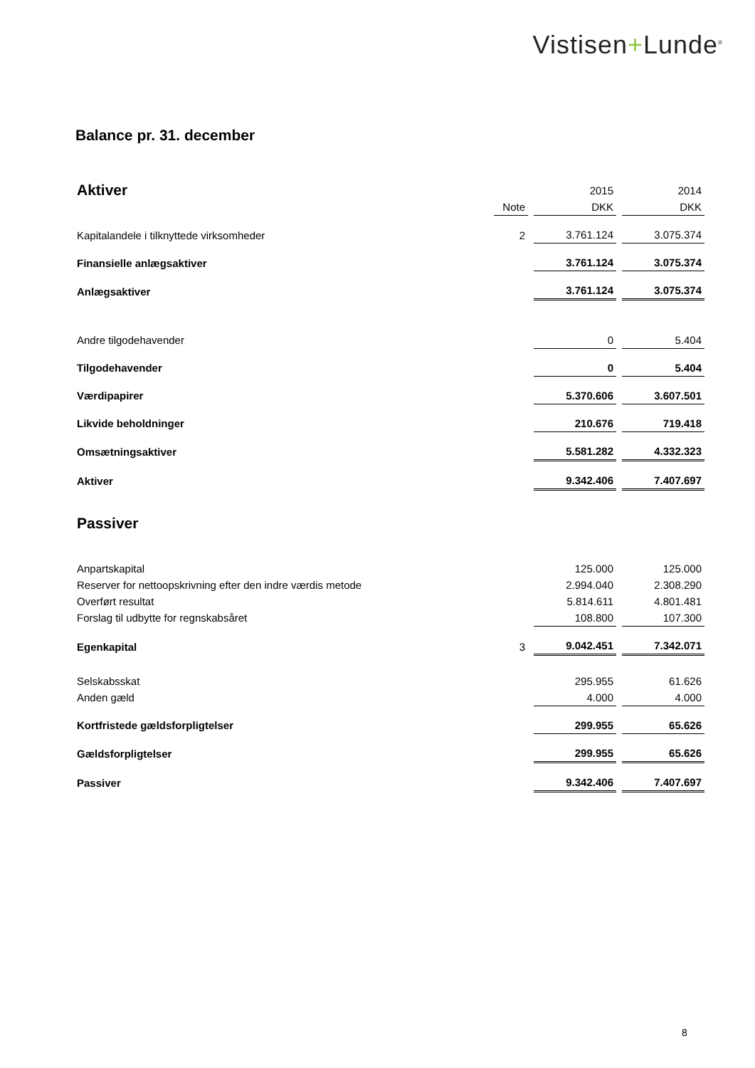Vistisen+Lunde<sup>®</sup>
Balance pr. 31. december
| Aktiver | | | 2015 | | 2014 |
| | Note | | DKK | | DKK |
| Kapitalandele i tilknyttede virksomheder | 2 | | 3.761.124 | | 3.075.374 |
| Finansielle anlægsaktiver | | | 3.761.124 | | 3.075.374 |
| Anlægsaktiver | | | 3.761.124 | | 3.075.374 |
| Andre tilgodehavender | | | 0 | | 5.404 |
| Tilgodehavender | | | 0 | | 5.404 |
| Værdipapirer | | | 5.370.606 | | 3.607.501 |
| Likvide beholdninger | | | 210.676 | | 719.418 |
| Omsætningsaktiver | | | 5.581.282 | | 4.332.323 |
| Aktiver | | | 9.342.406 | | 7.407.697 |
| Passiver | | | | | |
| Anpartskapital | | | 125.000 | | 125.000 |
| Reserver for nettoopskrivning efter den indre værdis metode | | | 2.994.040 | | 2.308.290 |
| Overført resultat | | | 5.814.611 | | 4.801.481 |
| Forslag til udbytte for regnskabsåret | | | 108.800 | | 107.300 |
| Egenkapital | 3 | | 9.042.451 | | 7.342.071 |
| Selskabsskat | | | 295.955 | | 61.626 |
| Anden gæld | | | 4.000 | | 4.000 |
| Kortfristede gældsforpligtelser | | | 299.955 | | 65.626 |
| Gældsforpligtelser | | | 299.955 | | 65.626 |
| Passiver | | | 9.342.406 | | 7.407.697 |
8